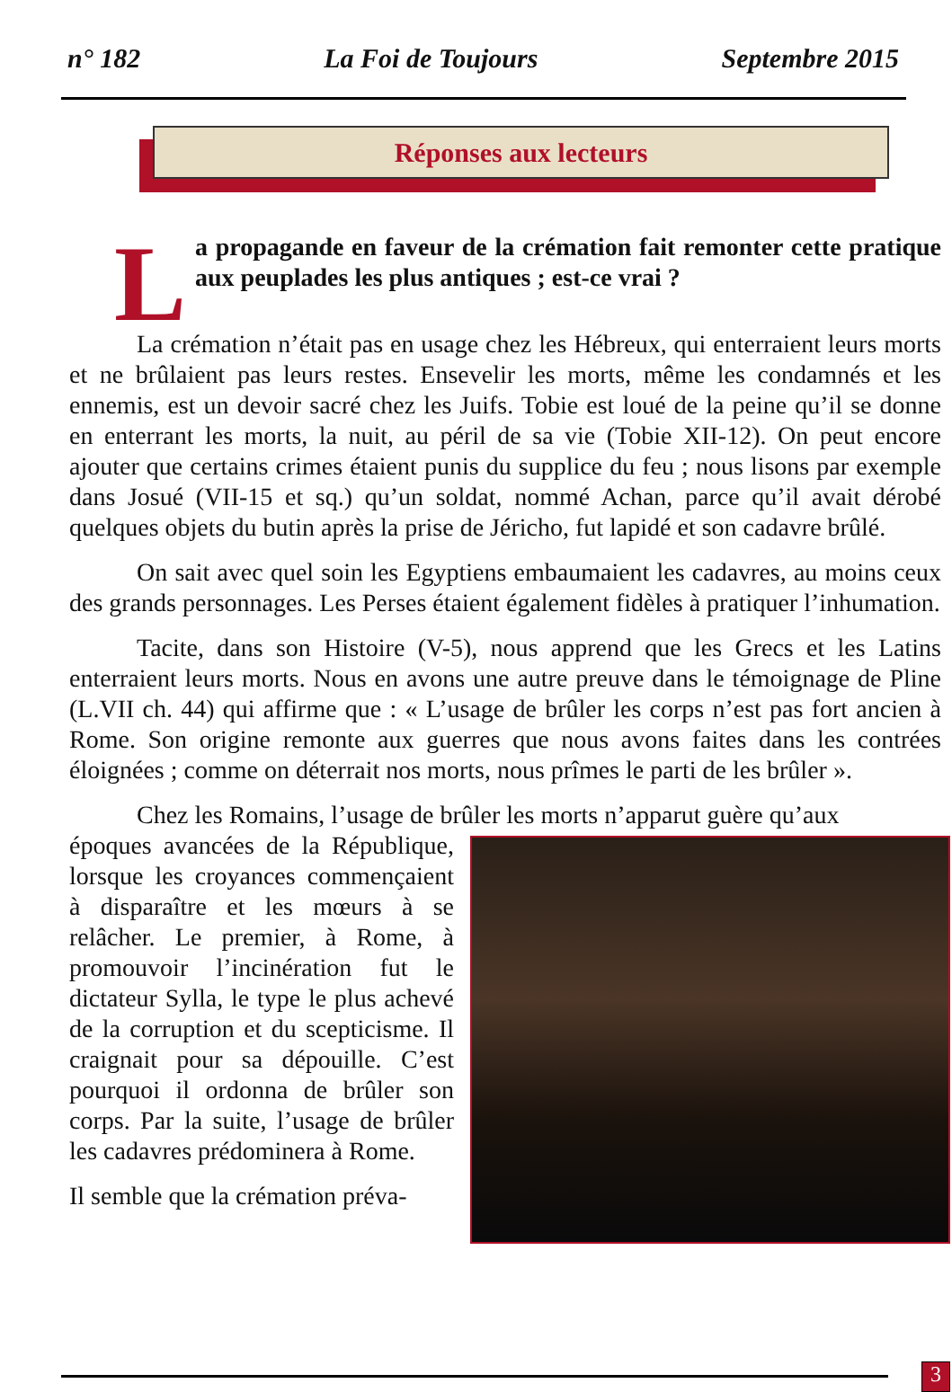n° 182 La Foi de Toujours Septembre 2015
Réponses aux lecteurs
La propagande en faveur de la crémation fait remonter cette pratique aux peuplades les plus antiques ; est-ce vrai ?
La crémation n’était pas en usage chez les Hébreux, qui enterraient leurs morts et ne brûlaient pas leurs restes. Ensevelir les morts, même les condamnés et les ennemis, est un devoir sacré chez les Juifs. Tobie est loué de la peine qu’il se donne en enterrant les morts, la nuit, au péril de sa vie (Tobie XII-12). On peut encore ajouter que certains crimes étaient punis du supplice du feu ; nous lisons par exemple dans Josué (VII-15 et sq.) qu’un soldat, nommé Achan, parce qu’il avait dérobé quelques objets du butin après la prise de Jéricho, fut lapidé et son cadavre brûlé.
On sait avec quel soin les Egyptiens embaumaient les cadavres, au moins ceux des grands personnages. Les Perses étaient également fidèles à pratiquer l’inhumation.
Tacite, dans son Histoire (V-5), nous apprend que les Grecs et les Latins enterraient leurs morts. Nous en avons une autre preuve dans le témoignage de Pline (L.VII ch. 44) qui affirme que : « L’usage de brûler les corps n’est pas fort ancien à Rome. Son origine remonte aux guerres que nous avons faites dans les contrées éloignées ; comme on déterrait nos morts, nous prîmes le parti de les brûler ».
Chez les Romains, l’usage de brûler les morts n’apparut guère qu’aux
époques avancées de la République, lorsque les croyances commençaient à disparaître et les mœurs à se relâcher. Le premier, à Rome, à promouvoir l’incinération fut le dictateur Sylla, le type le plus achevé de la corruption et du scepticisme. Il craignait pour sa dépouille. C’est pourquoi il ordonna de brûler son corps. Par la suite, l’usage de brûler les cadavres prédominera à Rome.
Il semble que la crémation préva-
3